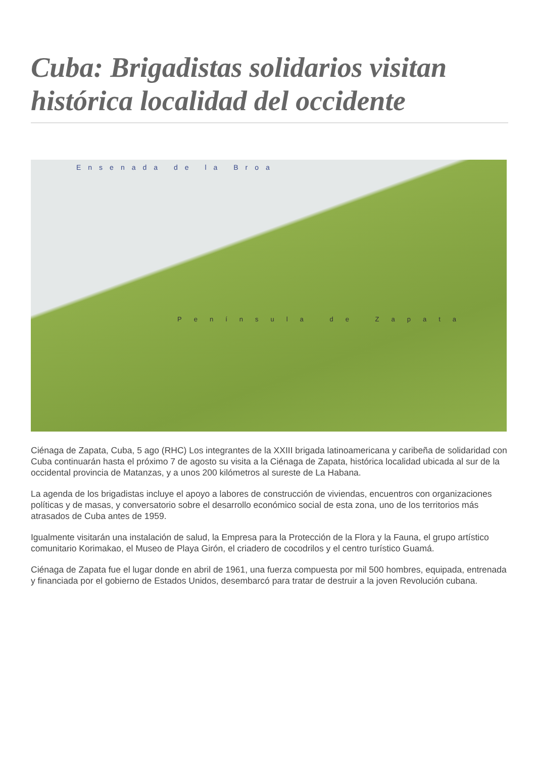Cuba: Brigadistas solidarios visitan histórica localidad del occidente
Ensenada de la Broa
Península de Zapata
Ciénaga de Zapata, Cuba, 5 ago (RHC) Los integrantes de la XXIII brigada latinoamericana y caribeña de solidaridad con Cuba continuarán hasta el próximo 7 de agosto su visita a la Ciénaga de Zapata, histórica localidad ubicada al sur de la occidental provincia de Matanzas, y a unos 200 kilómetros al sureste de La Habana.
La agenda de los brigadistas incluye el apoyo a labores de construcción de viviendas, encuentros con organizaciones políticas y de masas, y conversatorio sobre el desarrollo económico social de esta zona, uno de los territorios más atrasados de Cuba antes de 1959.
Igualmente visitarán una instalación de salud, la Empresa para la Protección de la Flora y la Fauna, el grupo artístico comunitario Korimakao, el Museo de Playa Girón, el criadero de cocodrilos y el centro turístico Guamá.
Ciénaga de Zapata fue el lugar donde en abril de 1961, una fuerza compuesta por mil 500 hombres, equipada, entrenada y financiada por el gobierno de Estados Unidos, desembarcó para tratar de destruir a la joven Revolución cubana.